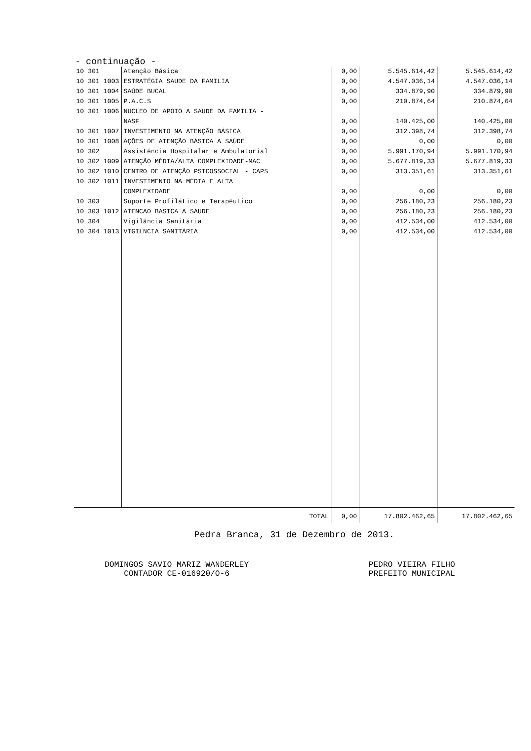- continuação -
| 10 301 | Atenção Básica | 0,00 | 5.545.614,42 | 5.545.614,42 |
| 10 301 1003 | ESTRATÉGIA SAUDE DA FAMILIA | 0,00 | 4.547.036,14 | 4.547.036,14 |
| 10 301 1004 | SAÚDE BUCAL | 0,00 | 334.879,90 | 334.879,90 |
| 10 301 1005 | P.A.C.S | 0,00 | 210.874,64 | 210.874,64 |
| 10 301 1006 | NUCLEO DE APOIO A SAUDE DA FAMILIA - NASF | 0,00 | 140.425,00 | 140.425,00 |
| 10 301 1007 | INVESTIMENTO NA ATENÇÃO BÁSICA | 0,00 | 312.398,74 | 312.398,74 |
| 10 301 1008 | AÇÕES DE ATENÇÃO BÁSICA A SAÚDE | 0,00 | 0,00 | 0,00 |
| 10 302 | Assistência Hospitalar e Ambulatorial | 0,00 | 5.991.170,94 | 5.991.170,94 |
| 10 302 1009 | ATENÇÃO MÉDIA/ALTA COMPLEXIDADE-MAC | 0,00 | 5.677.819,33 | 5.677.819,33 |
| 10 302 1010 | CENTRO DE ATENÇÃO PSICOSSOCIAL - CAPS | 0,00 | 313.351,61 | 313.351,61 |
| 10 302 1011 | INVESTIMENTO NA MÉDIA E ALTA COMPLEXIDADE | 0,00 | 0,00 | 0,00 |
| 10 303 | Suporte Profilático e Terapêutico | 0,00 | 256.180,23 | 256.180,23 |
| 10 303 1012 | ATENCAO BASICA A SAUDE | 0,00 | 256.180,23 | 256.180,23 |
| 10 304 | Vigilância Sanitária | 0,00 | 412.534,00 | 412.534,00 |
| 10 304 1013 | VIGILNCIA SANITÁRIA | 0,00 | 412.534,00 | 412.534,00 |
| TOTAL | | 0,00 | 17.802.462,65 | 17.802.462,65 |
Pedra Branca, 31 de Dezembro de 2013.
DOMINGOS SAVIO MARIZ WANDERLEY
CONTADOR CE-016920/O-6
PEDRO VIEIRA FILHO
PREFEITO MUNICIPAL